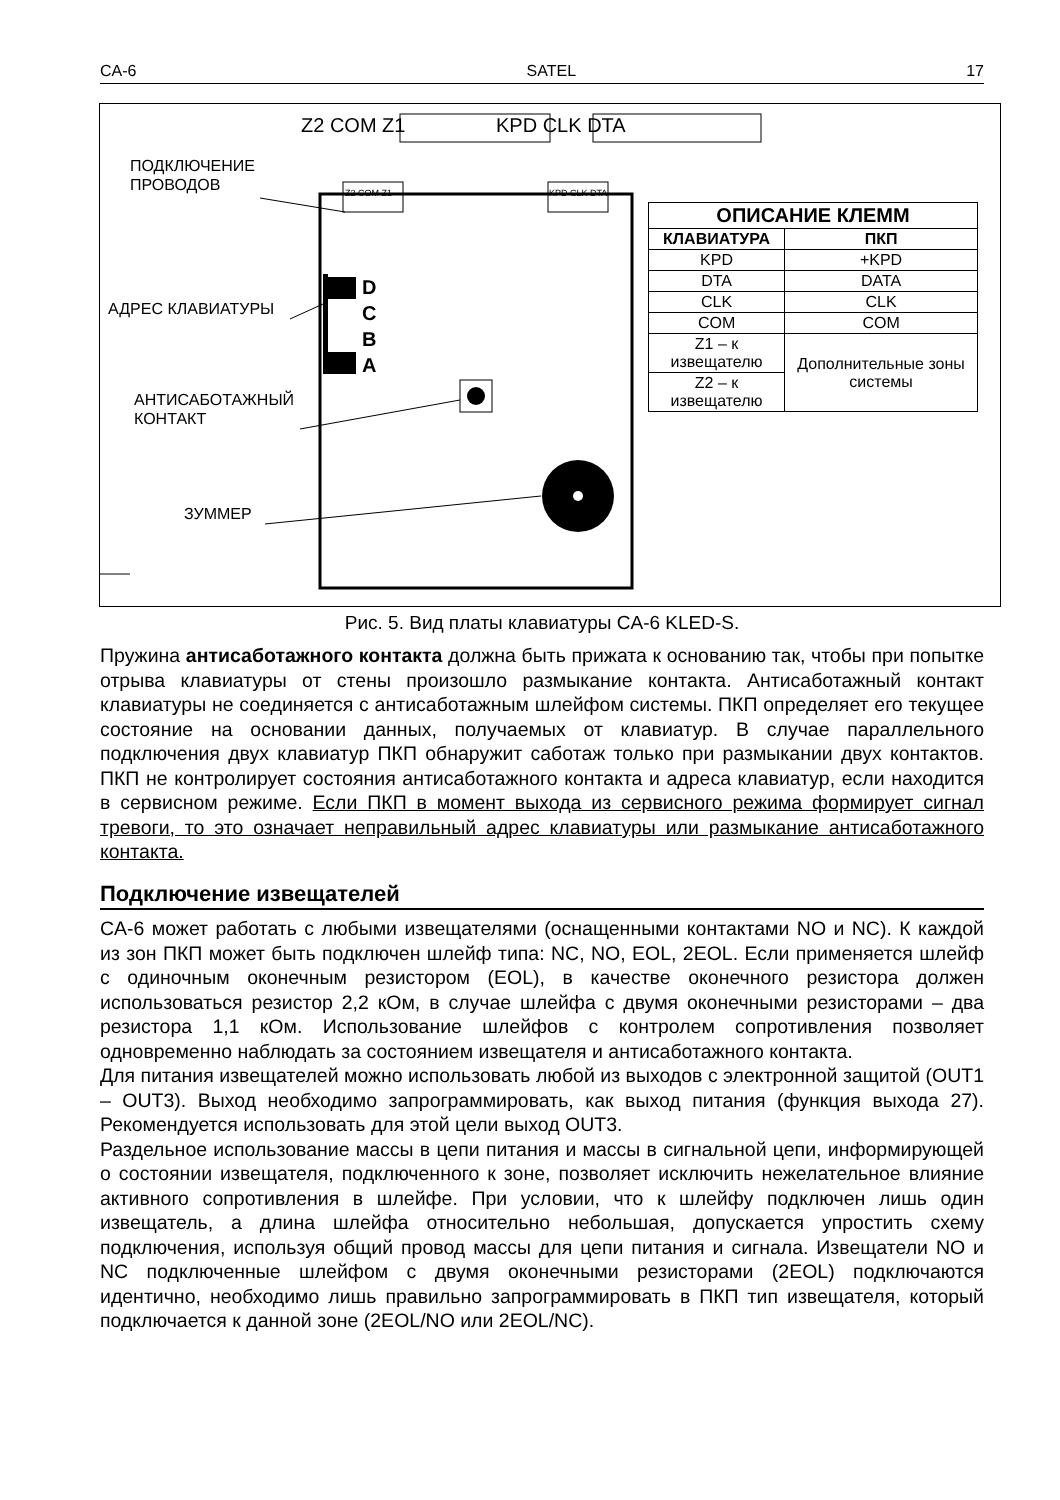CA-6 SATEL 17
Z2 COM Z1 KPD CLK DTA
Z2 COM Z1 KPD CLK DTA
ПОДКЛЮЧЕНИЕ
ПРОВОДОВ
АДРЕС КЛАВИАТУРЫ
D
C
B
A
АНТИСАБОТАЖНЫЙ
КОНТАКТ
ЗУММЕР
| ОПИСАНИЕ КЛЕММ | |
| --- | --- |
| КЛАВИАТУРА | ПКП |
| KPD | +KPD |
| DTA | DATA |
| CLK | CLK |
| COM | COM |
| Z1 – к извещателю | Дополнительные зоны системы |
| Z2 – к извещателю | |
Рис. 5. Вид платы клавиатуры CA-6 KLED-S.
Пружина антисаботажного контакта должна быть прижата к основанию так, чтобы при попытке отрыва клавиатуры от стены произошло размыкание контакта. Антисаботажный контакт клавиатуры не соединяется с антисаботажным шлейфом системы. ПКП определяет его текущее состояние на основании данных, получаемых от клавиатур. В случае параллельного подключения двух клавиатур ПКП обнаружит саботаж только при размыкании двух контактов. ПКП не контролирует состояния антисаботажного контакта и адреса клавиатур, если находится в сервисном режиме. Если ПКП в момент выхода из сервисного режима формирует сигнал тревоги, то это означает неправильный адрес клавиатуры или размыкание антисаботажного контакта.
Подключение извещателей
CA-6 может работать с любыми извещателями (оснащенными контактами NO и NC). К каждой из зон ПКП может быть подключен шлейф типа: NC, NO, EOL, 2EOL. Если применяется шлейф с одиночным оконечным резистором (EOL), в качестве оконечного резистора должен использоваться резистор 2,2 кОм, в случае шлейфа с двумя оконечными резисторами – два резистора 1,1 кОм. Использование шлейфов с контролем сопротивления позволяет одновременно наблюдать за состоянием извещателя и антисаботажного контакта.
Для питания извещателей можно использовать любой из выходов с электронной защитой (OUT1 – OUT3). Выход необходимо запрограммировать, как выход питания (функция выхода 27). Рекомендуется использовать для этой цели выход OUT3.
Раздельное использование массы в цепи питания и массы в сигнальной цепи, информирующей о состоянии извещателя, подключенного к зоне, позволяет исключить нежелательное влияние активного сопротивления в шлейфе. При условии, что к шлейфу подключен лишь один извещатель, а длина шлейфа относительно небольшая, допускается упростить схему подключения, используя общий провод массы для цепи питания и сигнала. Извещатели NO и NC подключенные шлейфом с двумя оконечными резисторами (2EOL) подключаются идентично, необходимо лишь правильно запрограммировать в ПКП тип извещателя, который подключается к данной зоне (2EOL/NO или 2EOL/NC).